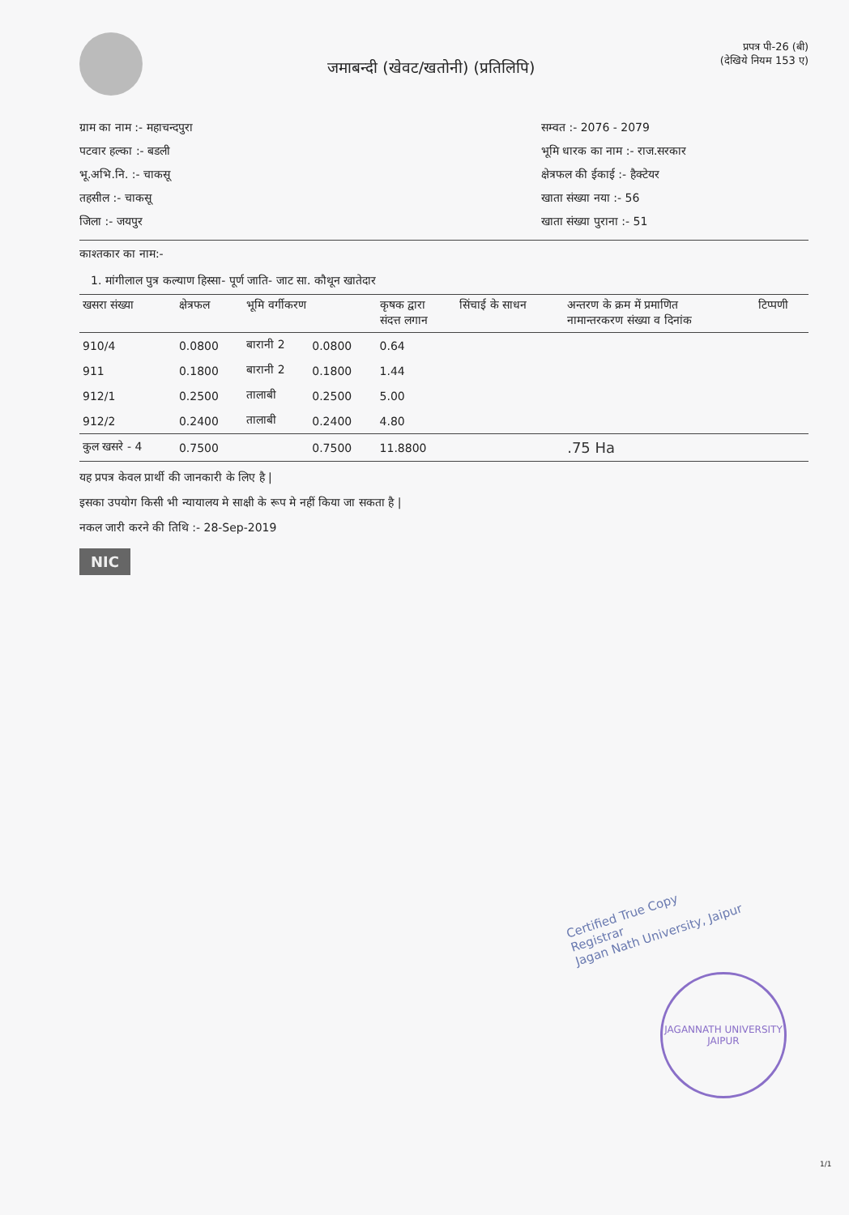जमाबन्दी (खेवट/खतोनी) (प्रतिलिपि)
प्रपत्र पी-26 (बी)
(देखिये नियम 153 ए)
ग्राम का नाम :- महाचन्दपुरा
पटवार हल्का :- बडली
भू.अभि.नि. :- चाकसू
तहसील :- चाकसू
जिला :- जयपुर
सम्वत :- 2076 - 2079
भूमि धारक का नाम :- राज.सरकार
क्षेत्रफल की ईकाई :- हैक्टेयर
खाता संख्या नया :- 56
खाता संख्या पुराना :- 51
काश्तकार का नाम:-
1. मांगीलाल पुत्र कल्याण हिस्सा- पूर्ण जाति- जाट सा. कौथून खातेदार
| खसरा संख्या | क्षेत्रफल | भूमि वर्गीकरण | | कृषक द्वारा संदत्त लगान | सिंचाई के साधन | अन्तरण के क्रम में प्रमाणित नामान्तरकरण संख्या व दिनांक | टिप्पणी |
| --- | --- | --- | --- | --- | --- | --- | --- |
| 910/4 | 0.0800 | बारानी 2 | 0.0800 | 0.64 | | | |
| 911 | 0.1800 | बारानी 2 | 0.1800 | 1.44 | | | |
| 912/1 | 0.2500 | तालाबी | 0.2500 | 5.00 | | | |
| 912/2 | 0.2400 | तालाबी | 0.2400 | 4.80 | | | |
| कुल खसरे - 4 | 0.7500 | | 0.7500 | 11.8800 | | .75 Ha | |
यह प्रपत्र केवल प्रार्थी की जानकारी के लिए है |
इसका उपयोग किसी भी न्यायालय मे साक्षी के रूप मे नहीं किया जा सकता है |
नकल जारी करने की तिथि :- 28-Sep-2019
NIC
Certified True Copy
Registrar
Jagan Nath University, Jaipur
JAGANNATH UNIVERSITY
JAIPUR
1/1